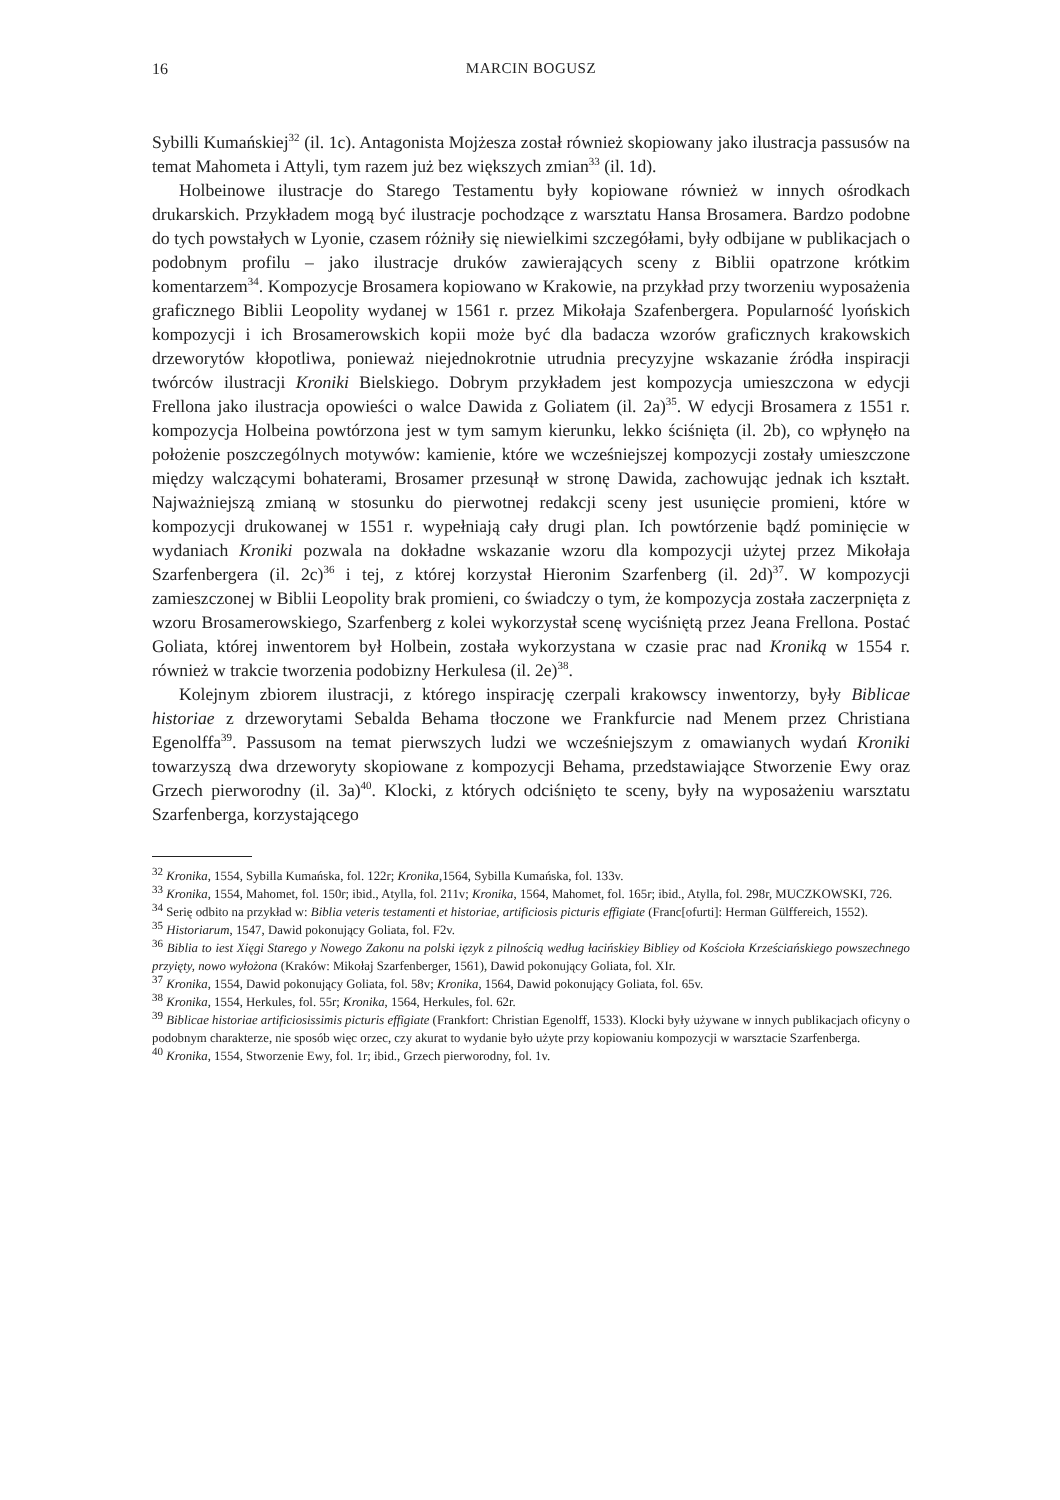16 MARCIN BOGUSZ
Sybilli Kumańskiej<sup>32</sup> (il. 1c). Antagonista Mojżesza został również skopiowany jako ilustracja passusów na temat Mahometa i Attyli, tym razem już bez większych zmian<sup>33</sup> (il. 1d).
Holbeinowe ilustracje do Starego Testamentu były kopiowane również w innych ośrodkach drukarskich. Przykładem mogą być ilustracje pochodzące z warsztatu Hansa Brosamera. Bardzo podobne do tych powstałych w Lyonie, czasem różniły się niewielkimi szczegółami, były odbijane w publikacjach o podobnym profilu – jako ilustracje druków zawierających sceny z Biblii opatrzone krótkim komentarzem<sup>34</sup>. Kompozycje Brosamera kopiowano w Krakowie, na przykład przy tworzeniu wyposażenia graficznego Biblii Leopolity wydanej w 1561 r. przez Mikołaja Szafenbergera. Popularność lyońskich kompozycji i ich Brosamerowskich kopii może być dla badacza wzorów graficznych krakowskich drzeworytów kłopotliwa, ponieważ niejednokrotnie utrudnia precyzyjne wskazanie źródła inspiracji twórców ilustracji Kroniki Bielskiego. Dobrym przykładem jest kompozycja umieszczona w edycji Frellona jako ilustracja opowieści o walce Dawida z Goliatem (il. 2a)<sup>35</sup>. W edycji Brosamera z 1551 r. kompozycja Holbeina powtórzona jest w tym samym kierunku, lekko ściśnięta (il. 2b), co wpłynęło na położenie poszczególnych motywów: kamienie, które we wcześniejszej kompozycji zostały umieszczone między walczącymi bohaterami, Brosamer przesunął w stronę Dawida, zachowując jednak ich kształt. Najważniejszą zmianą w stosunku do pierwotnej redakcji sceny jest usunięcie promieni, które w kompozycji drukowanej w 1551 r. wypełniają cały drugi plan. Ich powtórzenie bądź pominięcie w wydaniach Kroniki pozwala na dokładne wskazanie wzoru dla kompozycji użytej przez Mikołaja Szarfenbergera (il. 2c)<sup>36</sup> i tej, z której korzystał Hieronim Szarfenberg (il. 2d)<sup>37</sup>. W kompozycji zamieszczonej w Biblii Leopolity brak promieni, co świadczy o tym, że kompozycja została zaczerpnięta z wzoru Brosamerowskiego, Szarfenberg z kolei wykorzystał scenę wyciśniętą przez Jeana Frellona. Postać Goliata, której inwentorem był Holbein, została wykorzystana w czasie prac nad Kroniką w 1554 r. również w trakcie tworzenia podobizny Herkulesa (il. 2e)<sup>38</sup>.
Kolejnym zbiorem ilustracji, z którego inspirację czerpali krakowscy inwentorzy, były Biblicae historiae z drzeworytami Sebalda Behama tłoczone we Frankfurcie nad Menem przez Christiana Egenolffa<sup>39</sup>. Passusom na temat pierwszych ludzi we wcześniejszym z omawianych wydań Kroniki towarzyszą dwa drzeworyty skopiowane z kompozycji Behama, przedstawiające Stworzenie Ewy oraz Grzech pierworodny (il. 3a)<sup>40</sup>. Klocki, z których odciśnięto te sceny, były na wyposażeniu warsztatu Szarfenberga, korzystającego
<sup>32</sup> Kronika, 1554, Sybilla Kumańska, fol. 122r; Kronika,1564, Sybilla Kumańska, fol. 133v.
<sup>33</sup> Kronika, 1554, Mahomet, fol. 150r; ibid., Atylla, fol. 211v; Kronika, 1564, Mahomet, fol. 165r; ibid., Atylla, fol. 298r, MUCZKOWSKI, 726.
<sup>34</sup> Serię odbito na przykład w: Biblia veteris testamenti et historiae, artificiosis picturis effigiate (Franc[ofurti]: Herman Gülffereich, 1552).
<sup>35</sup> Historiarum, 1547, Dawid pokonujący Goliata, fol. F2v.
<sup>36</sup> Biblia to iest Xięgi Starego y Nowego Zakonu na polski ięzyk z pilnością według łacińskiey Bibliey od Kościoła Krześciańskiego powszechnego przyięty, nowo wyłożona (Kraków: Mikołaj Szarfenberger, 1561), Dawid pokonujący Goliata, fol. XIr.
<sup>37</sup> Kronika, 1554, Dawid pokonujący Goliata, fol. 58v; Kronika, 1564, Dawid pokonujący Goliata, fol. 65v.
<sup>38</sup> Kronika, 1554, Herkules, fol. 55r; Kronika, 1564, Herkules, fol. 62r.
<sup>39</sup> Biblicae historiae artificiosissimis picturis effigiate (Frankfort: Christian Egenolff, 1533). Klocki były używane w innych publikacjach oficyny o podobnym charakterze, nie sposób więc orzec, czy akurat to wydanie było użyte przy kopiowaniu kompozycji w warsztacie Szarfenberga.
<sup>40</sup> Kronika, 1554, Stworzenie Ewy, fol. 1r; ibid., Grzech pierworodny, fol. 1v.